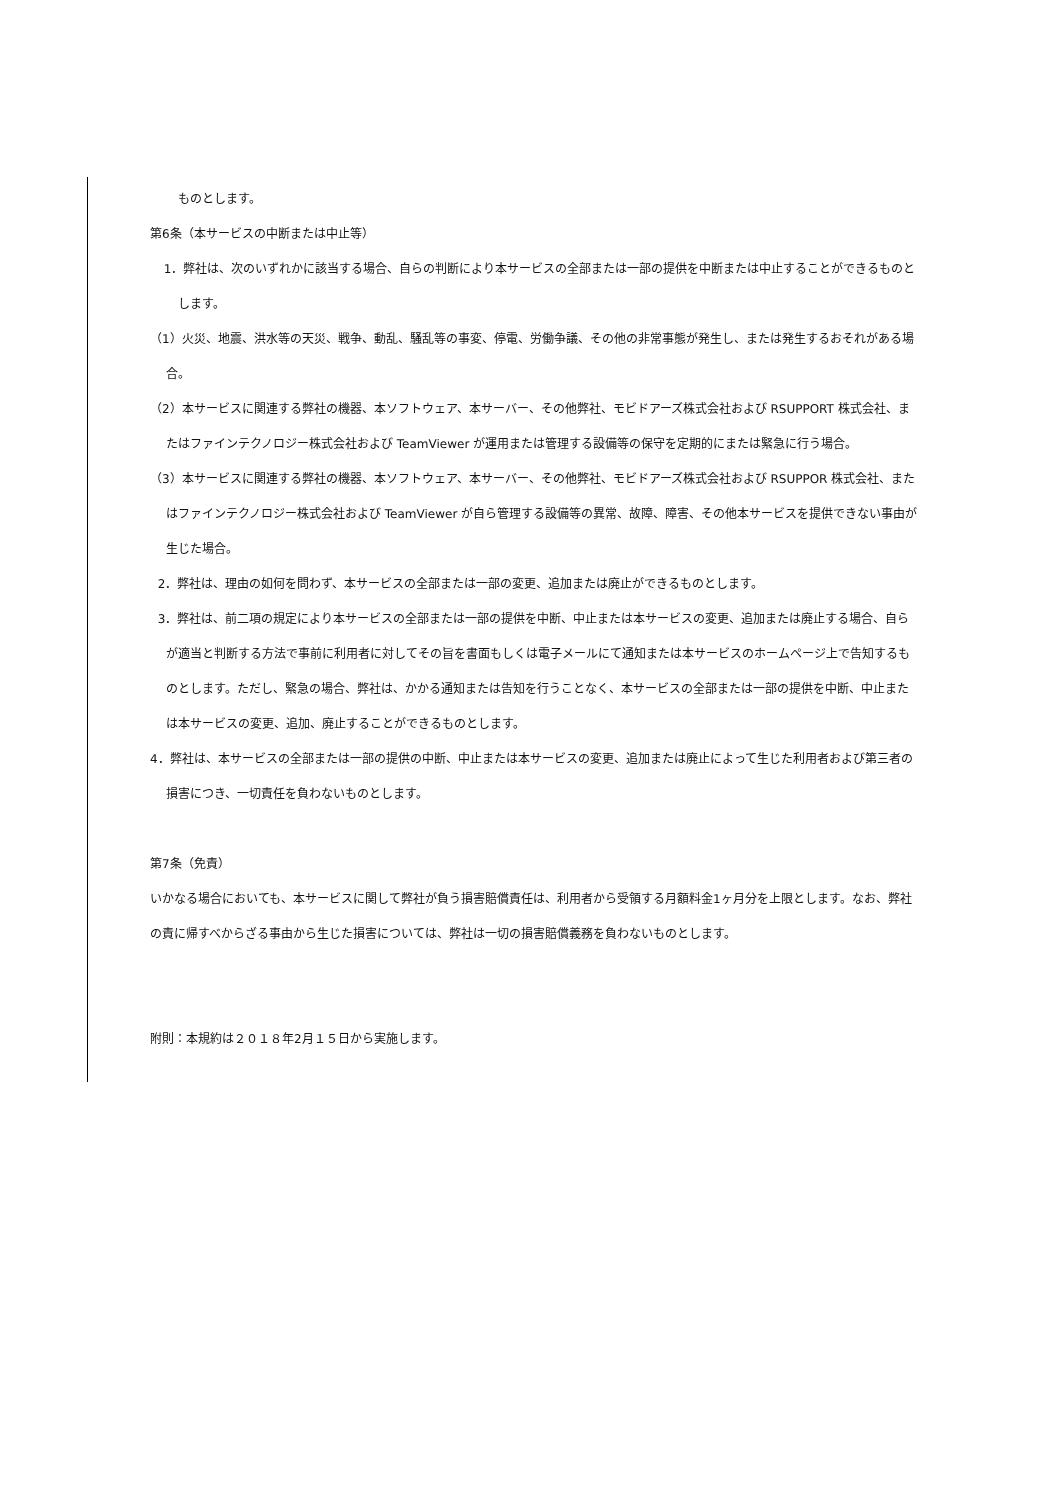ものとします。
第6条（本サービスの中断または中止等）
1．弊社は、次のいずれかに該当する場合、自らの判断により本サービスの全部または一部の提供を中断または中止することができるものとします。
（1）火災、地震、洪水等の天災、戦争、動乱、騒乱等の事変、停電、労働争議、その他の非常事態が発生し、または発生するおそれがある場合。
（2）本サービスに関連する弊社の機器、本ソフトウェア、本サーバー、その他弊社、モビドアーズ株式会社および RSUPPORT 株式会社、またはファインテクノロジー株式会社および TeamViewer が運用または管理する設備等の保守を定期的にまたは緊急に行う場合。
（3）本サービスに関連する弊社の機器、本ソフトウェア、本サーバー、その他弊社、モビドアーズ株式会社および RSUPPOR 株式会社、またはファインテクノロジー株式会社および TeamViewer が自ら管理する設備等の異常、故障、障害、その他本サービスを提供できない事由が生じた場合。
2．弊社は、理由の如何を問わず、本サービスの全部または一部の変更、追加または廃止ができるものとします。
3．弊社は、前二項の規定により本サービスの全部または一部の提供を中断、中止または本サービスの変更、追加または廃止する場合、自らが適当と判断する方法で事前に利用者に対してその旨を書面もしくは電子メールにて通知または本サービスのホームページ上で告知するものとします。ただし、緊急の場合、弊社は、かかる通知または告知を行うことなく、本サービスの全部または一部の提供を中断、中止または本サービスの変更、追加、廃止することができるものとします。
4．弊社は、本サービスの全部または一部の提供の中断、中止または本サービスの変更、追加または廃止によって生じた利用者および第三者の損害につき、一切責任を負わないものとします。
第7条（免責）
いかなる場合においても、本サービスに関して弊社が負う損害賠償責任は、利用者から受領する月額料金1ヶ月分を上限とします。なお、弊社の責に帰すべからざる事由から生じた損害については、弊社は一切の損害賠償義務を負わないものとします。
附則：本規約は２０１８年2月１５日から実施します。